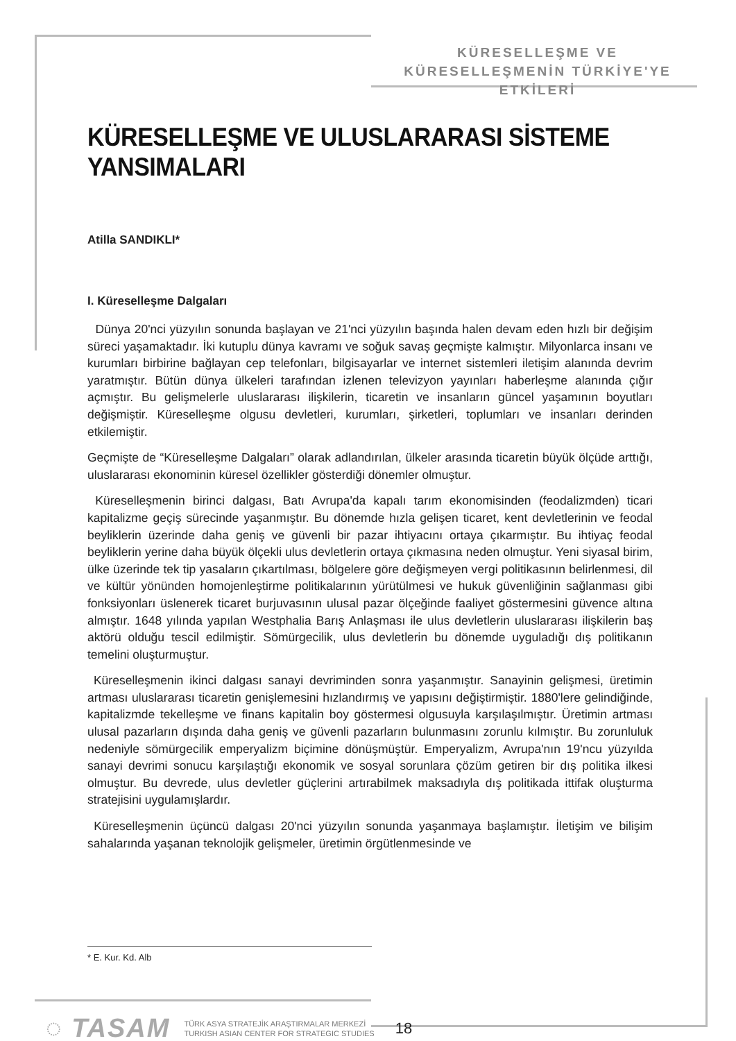KÜRESELLEŞME VE
KÜRESELLEŞMENİN TÜRKİYE'YE ETKİLERİ
KÜRESELLEŞME VE ULUSLARARASI SİSTEME YANSIMALARI
Atilla SANDIKLI*
I. Küreselleşme Dalgaları
Dünya 20'nci yüzyılın sonunda başlayan ve 21'nci yüzyılın başında halen devam eden hızlı bir değişim süreci yaşamaktadır. İki kutuplu dünya kavramı ve soğuk savaş geçmişte kalmıştır. Milyonlarca insanı ve kurumları birbirine bağlayan cep telefonları, bilgisayarlar ve internet sistemleri iletişim alanında devrim yaratmıştır. Bütün dünya ülkeleri tarafından izlenen televizyon yayınları haberleşme alanında çığır açmıştır. Bu gelişmelerle uluslararası ilişkilerin, ticaretin ve insanların güncel yaşamının boyutları değişmiştir. Küreselleşme olgusu devletleri, kurumları, şirketleri, toplumları ve insanları derinden etkilemiştir.
Geçmişte de “Küreselleşme Dalgaları” olarak adlandırılan, ülkeler arasında ticaretin büyük ölçüde arttığı, uluslararası ekonominin küresel özellikler gösterdiği dönemler olmuştur.
Küreselleşmenin birinci dalgası, Batı Avrupa'da kapalı tarım ekonomisinden (feodalizmden) ticari kapitalizme geçiş sürecinde yaşanmıştır. Bu dönemde hızla gelişen ticaret, kent devletlerinin ve feodal beyliklerin üzerinde daha geniş ve güvenli bir pazar ihtiyacını ortaya çıkarmıştır. Bu ihtiyaç feodal beyliklerin yerine daha büyük ölçekli ulus devletlerin ortaya çıkmasına neden olmuştur. Yeni siyasal birim, ülke üzerinde tek tip yasaların çıkartılması, bölgelere göre değişmeyen vergi politikasının belirlenmesi, dil ve kültür yönünden homojenleştirme politikalarının yürütülmesi ve hukuk güvenliğinin sağlanması gibi fonksiyonları üslenerek ticaret burjuvasının ulusal pazar ölçeğinde faaliyet göstermesini güvence altına almıştır. 1648 yılında yapılan Westphalia Barış Anlaşması ile ulus devletlerin uluslararası ilişkilerin baş aktörü olduğu tescil edilmiştir. Sömürgecilik, ulus devletlerin bu dönemde uyguladığı dış politikanın temelini oluşturmuştur.
Küreselleşmenin ikinci dalgası sanayi devriminden sonra yaşanmıştır. Sanayinin gelişmesi, üretimin artması uluslararası ticaretin genişlemesini hızlandırmış ve yapısını değiştirmiştir. 1880'lere gelindiğinde, kapitalizmde tekelleşme ve finans kapitalin boy göstermesi olgusuyla karşılaşılmıştır. Üretimin artması ulusal pazarların dışında daha geniş ve güvenli pazarların bulunmasını zorunlu kılmıştır. Bu zorunluluk nedeniyle sömürgecilik emperyalizm biçimine dönüşmüştür. Emperyalizm, Avrupa'nın 19'ncu yüzyılda sanayi devrimi sonucu karşılaştığı ekonomik ve sosyal sorunlara çözüm getiren bir dış politika ilkesi olmuştur. Bu devrede, ulus devletler güçlerini artırabilmek maksadıyla dış politikada ittifak oluşturma stratejisini uygulamışlardır.
Küreselleşmenin üçüncü dalgası 20'nci yüzyılın sonunda yaşanmaya başlamıştır. İletişim ve bilişim sahalarında yaşanan teknolojik gelişmeler, üretimin örgütlenmesinde ve
* E. Kur. Kd. Alb
◌ TASAM
TÜRK ASYA STRATEJİK ARAŞTIRMALAR MERKEZİ
TURKISH ASIAN CENTER FOR STRATEGIC STUDIES
18